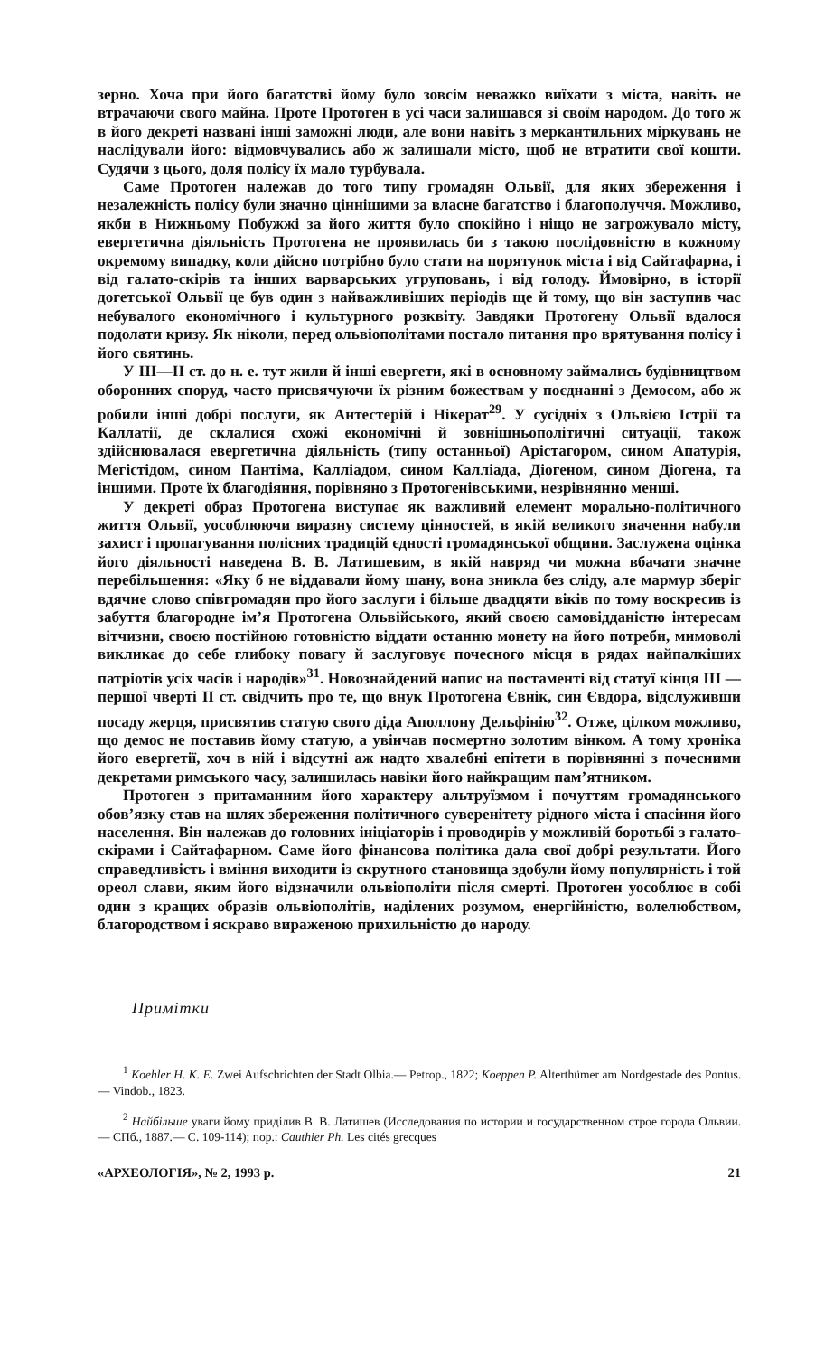зерно. Хоча при його багатстві йому було зовсім неважко виїхати з міста, навіть не втрачаючи свого майна. Проте Протоген в усі часи залишався зі своїм народом. До того ж в його декреті названі інші заможні люди, але вони навіть з меркантильних міркувань не наслідували його: відмовчувались або ж залишали місто, щоб не втратити свої кошти. Судячи з цього, доля полісу їх мало турбувала.
Саме Протоген належав до того типу громадян Ольвії, для яких збереження і незалежність полісу були значно ціннішими за власне багатство і благополуччя. Можливо, якби в Нижньому Побужжі за його життя було спокійно і ніщо не загрожувало місту, евергетична діяльність Протогена не проявилась би з такою послідовністю в кожному окремому випадку, коли дійсно потрібно було стати на порятунок міста і від Сайтафарна, і від галато-скірів та інших варварських угруповань, і від голоду. Ймовірно, в історії догетської Ольвії це був один з найважливіших періодів ще й тому, що він заступив час небувалого економічного і культурного розквіту. Завдяки Протогену Ольвії вдалося подолати кризу. Як ніколи, перед ольвіополітами постало питання про врятування полісу і його святинь.
У III—II ст. до н. е. тут жили й інші евергети, які в основному займались будівництвом оборонних споруд, часто присвячуючи їх різним божествам у поєднанні з Демосом, або ж робили інші добрі послуги, як Антестерій і Нікерат<sup>29</sup>. У сусідніх з Ольвією Істрії та Каллатії, де склалися схожі економічні й зовнішньополітичні ситуації, також здійснювалася евергетична діяльність (типу останньої) Арістагором, сином Апатурія, Мегістідом, сином Пантіма, Калліадом, сином Калліада, Діогеном, сином Діогена, та іншими. Проте їх благодіяння, порівняно з Протогенівськими, незрівнянно менші.
У декреті образ Протогена виступає як важливий елемент морально-політичного життя Ольвії, уособлюючи виразну систему цінностей, в якій великого значення набули захист і пропагування полісних традицій єдності громадянської общини. Заслужена оцінка його діяльності наведена В. В. Латишевим, в якій навряд чи можна вбачати значне перебільшення: «Яку б не віддавали йому шану, вона зникла без сліду, але мармур зберіг вдячне слово співгромадян про його заслуги і більше двадцяти віків по тому воскресив із забуття благородне ім’я Протогена Ольвійського, який своєю самовідданістю інтересам вітчизни, своєю постійною готовністю віддати останню монету на його потреби, мимоволі викликає до себе глибоку повагу й заслуговує почесного місця в рядах найпалкіших патріотів усіх часів і народів»<sup>31</sup>. Новознайдений напис на постаменті від статуї кінця III — першої чверті II ст. свідчить про те, що внук Протогена Євнік, син Євдора, відслуживши посаду жерця, присвятив статую свого діда Аполлону Дельфінію<sup>32</sup>. Отже, цілком можливо, що демос не поставив йому статую, а увінчав посмертно золотим вінком. А тому хроніка його евергетії, хоч в ній і відсутні аж надто хвалебні епітети в порівнянні з почесними декретами римського часу, залишилась навіки його найкращим пам’ятником.
Протоген з притаманним його характеру альтруїзмом і почуттям громадянського обов’язку став на шлях збереження політичного суверенітету рідного міста і спасіння його населення. Він належав до головних ініціаторів і проводирів у можливій боротьбі з галато-скірами і Сайтафарном. Саме його фінансова політика дала свої добрі результати. Його справедливість і вміння виходити із скрутного становища здобули йому популярність і той ореол слави, яким його відзначили ольвіополіти після смерті. Протоген уособлює в собі один з кращих образів ольвіополітів, наділених розумом, енергійністю, волелюбством, благородством і яскраво вираженою прихильністю до народу.
Примітки
<sup>1</sup> Koehler H. K. E. Zwei Aufschrichten der Stadt Olbia.— Petrop., 1822; Koeppen P. Alterthümer am Nordgestade des Pontus.— Vindob., 1823.
<sup>2</sup> Найбільше уваги йому приділив В. В. Латишев (Исследования по истории и государственном строе города Ольвии.— СПб., 1887.— С. 109-114); пор.: Cauthier Ph. Les cités grecques
«АРХЕОЛОГІЯ», № 2, 1993 р. 21